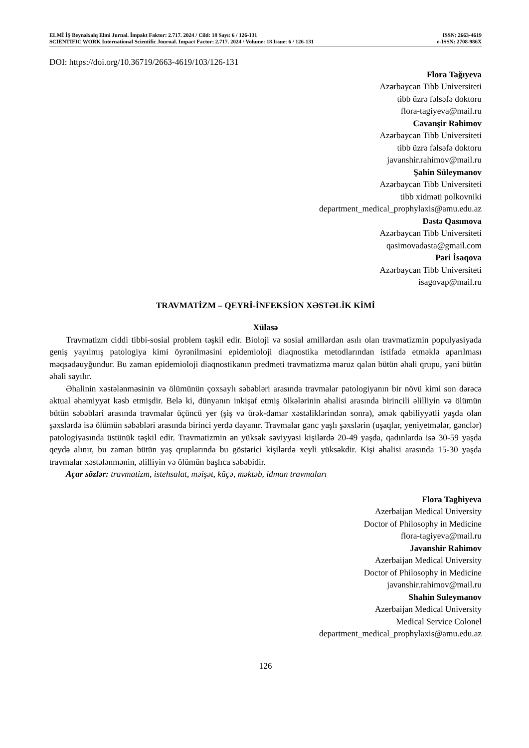ELMİ İŞ Beynəlxalq Elmi Jurnal. İmpakt Faktor: 2.717. 2024 / Cild: 18 Sayı: 6 / 126-131 ISSN: 2663-4619
SCIENTIFIC WORK International Scientific Journal. Impact Factor: 2.717. 2024 / Volume: 18 Issue: 6 / 126-131 e-ISSN: 2708-986X
DOI: https://doi.org/10.36719/2663-4619/103/126-131
Flora Tağıyeva
Azərbaycan Tibb Universiteti
tibb üzrə fəlsəfə doktoru
flora-tagiyeva@mail.ru
Cavanşir Rəhimov
Azərbaycan Tibb Universiteti
tibb üzrə fəlsəfə doktoru
javanshir.rahimov@mail.ru
Şahin Süleymanov
Azərbaycan Tibb Universiteti
tibb xidməti polkovniki
department_medical_prophylaxis@amu.edu.az
Dəstə Qasımova
Azərbaycan Tibb Universiteti
qasimovadasta@gmail.com
Pəri İsaqova
Azərbaycan Tibb Universiteti
isagovap@mail.ru
TRAVMATİZM – QEYRİ-İNFEKSİON XƏSTƏLİK KİMİ
Xülasə
Travmatizm ciddi tibbi-sosial problem təşkil edir. Bioloji və sosial amillərdən asılı olan travmatizmin populyasiyada geniş yayılmış patologiya kimi öyrənilməsini epidemioloji diaqnostika metodlarından istifadə etməklə aparılması məqsədəuyğundur. Bu zaman epidemioloji diaqnosti­kanın predmeti travmatizmə məruz qalan bütün əhali qrupu, yəni bütün əhali sayılır.
Əhalinin xəstələnməsinin və ölümünün çoxsaylı səbəbləri arasında travmalar patologiyanın bir növü kimi son dərəcə aktual əhəmiyyət kəsb etmişdir. Belə ki, dünyanın inkişaf etmiş ölkələrinin əhalisi arasında birincili əlilliyin və ölümün bütün səbəbləri arasında travmalar üçüncü yer (şiş və ürək-damar xəstəliklərindən sonra), əmək qabiliyyətli yaşda olan şəxslərdə isə ölümün səbəbləri arasında birinci yerdə dayanır. Travmalar gənc yaşlı şəxslərin (uşaqlar, yeniyetmələr, gənclər) patologiyasında üstünük təşkil edir. Travmatizmin ən yüksək səviyyəsi kişilərdə 20-49 yaşda, qadınlarda isə 30-59 yaşda qeydə alınır, bu zaman bütün yaş qruplarında bu göstərici kişilərdə xeyli yüksəkdir. Kişi əhalisi arasında 15-30 yaşda travmalar xəstələnmənin, əlilliyin və ölümün başlıca səbəbidir.
Açar sözlər: travmatizm, istehsalat, məişət, küçə, məktəb, idman travmaları
Flora Taghiyeva
Azerbaijan Medical University
Doctor of Philosophy in Medicine
flora-tagiyeva@mail.ru
Javanshir Rahimov
Azerbaijan Medical University
Doctor of Philosophy in Medicine
javanshir.rahimov@mail.ru
Shahin Suleymanov
Azerbaijan Medical University
Medical Service Colonel
department_medical_prophylaxis@amu.edu.az
126